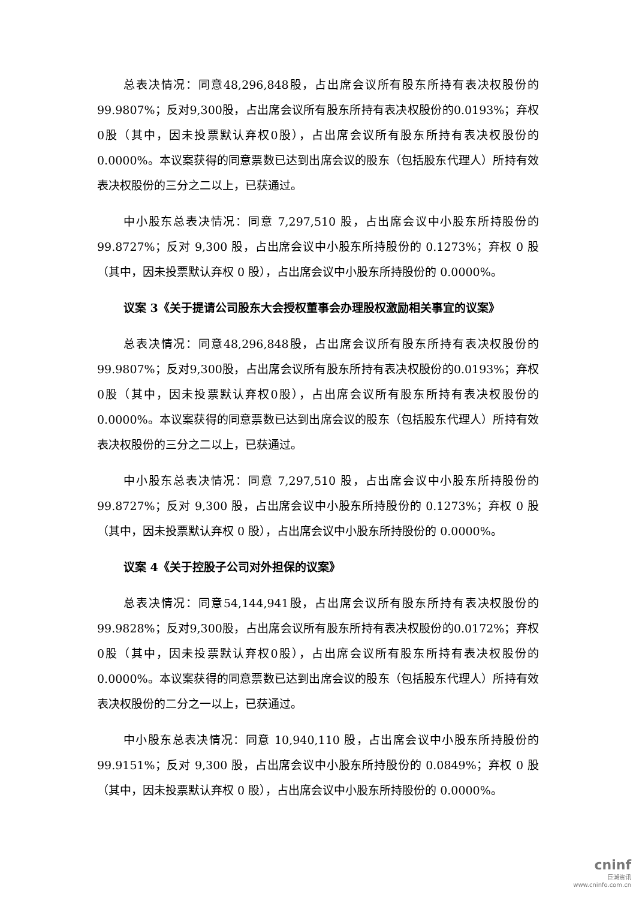总表决情况：同意48,296,848股，占出席会议所有股东所持有表决权股份的99.9807%；反对9,300股，占出席会议所有股东所持有表决权股份的0.0193%；弃权0股（其中，因未投票默认弃权0股），占出席会议所有股东所持有表决权股份的0.0000%。本议案获得的同意票数已达到出席会议的股东（包括股东代理人）所持有效表决权股份的三分之二以上，已获通过。
中小股东总表决情况：同意 7,297,510 股，占出席会议中小股东所持股份的99.8727%；反对 9,300 股，占出席会议中小股东所持股份的 0.1273%；弃权 0 股（其中，因未投票默认弃权 0 股），占出席会议中小股东所持股份的 0.0000%。
议案 3《关于提请公司股东大会授权董事会办理股权激励相关事宜的议案》
总表决情况：同意48,296,848股，占出席会议所有股东所持有表决权股份的99.9807%；反对9,300股，占出席会议所有股东所持有表决权股份的0.0193%；弃权0股（其中，因未投票默认弃权0股），占出席会议所有股东所持有表决权股份的0.0000%。本议案获得的同意票数已达到出席会议的股东（包括股东代理人）所持有效表决权股份的三分之二以上，已获通过。
中小股东总表决情况：同意 7,297,510 股，占出席会议中小股东所持股份的99.8727%；反对 9,300 股，占出席会议中小股东所持股份的 0.1273%；弃权 0 股（其中，因未投票默认弃权 0 股），占出席会议中小股东所持股份的 0.0000%。
议案 4《关于控股子公司对外担保的议案》
总表决情况：同意54,144,941股，占出席会议所有股东所持有表决权股份的99.9828%；反对9,300股，占出席会议所有股东所持有表决权股份的0.0172%；弃权0股（其中，因未投票默认弃权0股），占出席会议所有股东所持有表决权股份的0.0000%。本议案获得的同意票数已达到出席会议的股东（包括股东代理人）所持有效表决权股份的二分之一以上，已获通过。
中小股东总表决情况：同意 10,940,110 股，占出席会议中小股东所持股份的99.9151%；反对 9,300 股，占出席会议中小股东所持股份的 0.0849%；弃权 0 股（其中，因未投票默认弃权 0 股），占出席会议中小股东所持股份的 0.0000%。
cninf
巨潮资讯
www.cninfo.com.cn